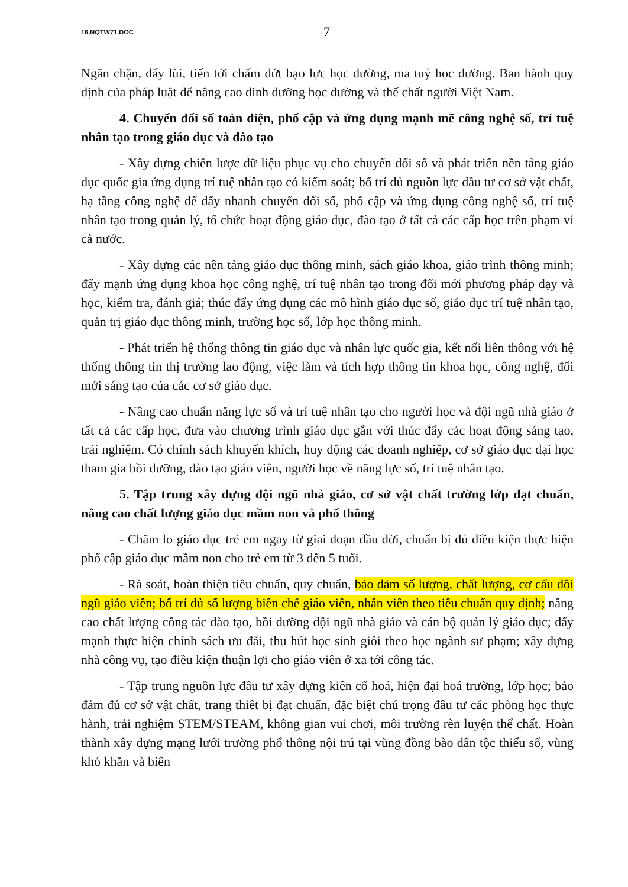16.NQTW71.DOC 7
Ngăn chặn, đẩy lùi, tiến tới chấm dứt bạo lực học đường, ma tuý học đường. Ban hành quy định của pháp luật để nâng cao dinh dưỡng học đường và thể chất người Việt Nam.
4. Chuyển đổi số toàn diện, phổ cập và ứng dụng mạnh mẽ công nghệ số, trí tuệ nhân tạo trong giáo dục và đào tạo
- Xây dựng chiến lược dữ liệu phục vụ cho chuyển đổi số và phát triển nền tảng giáo dục quốc gia ứng dụng trí tuệ nhân tạo có kiểm soát; bố trí đủ nguồn lực đầu tư cơ sở vật chất, hạ tầng công nghệ để đẩy nhanh chuyển đổi số, phổ cập và ứng dụng công nghệ số, trí tuệ nhân tạo trong quản lý, tổ chức hoạt động giáo dục, đào tạo ở tất cả các cấp học trên phạm vi cả nước.
- Xây dựng các nền tảng giáo dục thông minh, sách giáo khoa, giáo trình thông minh; đẩy mạnh ứng dụng khoa học công nghệ, trí tuệ nhân tạo trong đổi mới phương pháp dạy và học, kiểm tra, đánh giá; thúc đẩy ứng dụng các mô hình giáo dục số, giáo dục trí tuệ nhân tạo, quản trị giáo dục thông minh, trường học số, lớp học thông minh.
- Phát triển hệ thống thông tin giáo dục và nhân lực quốc gia, kết nối liên thông với hệ thống thông tin thị trường lao động, việc làm và tích hợp thông tin khoa học, công nghệ, đổi mới sáng tạo của các cơ sở giáo dục.
- Nâng cao chuẩn năng lực số và trí tuệ nhân tạo cho người học và đội ngũ nhà giáo ở tất cả các cấp học, đưa vào chương trình giáo dục gắn với thúc đẩy các hoạt động sáng tạo, trải nghiệm. Có chính sách khuyến khích, huy động các doanh nghiệp, cơ sở giáo dục đại học tham gia bồi dưỡng, đào tạo giáo viên, người học về năng lực số, trí tuệ nhân tạo.
5. Tập trung xây dựng đội ngũ nhà giáo, cơ sở vật chất trường lớp đạt chuẩn, nâng cao chất lượng giáo dục mầm non và phổ thông
- Chăm lo giáo dục trẻ em ngay từ giai đoạn đầu đời, chuẩn bị đủ điều kiện thực hiện phổ cập giáo dục mầm non cho trẻ em từ 3 đến 5 tuổi.
- Rà soát, hoàn thiện tiêu chuẩn, quy chuẩn, bảo đảm số lượng, chất lượng, cơ cấu đội ngũ giáo viên; bố trí đủ số lượng biên chế giáo viên, nhân viên theo tiêu chuẩn quy định; nâng cao chất lượng công tác đào tạo, bồi dưỡng đội ngũ nhà giáo và cán bộ quản lý giáo dục; đẩy mạnh thực hiện chính sách ưu đãi, thu hút học sinh giỏi theo học ngành sư phạm; xây dựng nhà công vụ, tạo điều kiện thuận lợi cho giáo viên ở xa tới công tác.
- Tập trung nguồn lực đầu tư xây dựng kiên cố hoá, hiện đại hoá trường, lớp học; bảo đảm đủ cơ sở vật chất, trang thiết bị đạt chuẩn, đặc biệt chú trọng đầu tư các phòng học thực hành, trải nghiệm STEM/STEAM, không gian vui chơi, môi trường rèn luyện thể chất. Hoàn thành xây dựng mạng lưới trường phổ thông nội trú tại vùng đồng bào dân tộc thiểu số, vùng khó khăn và biên